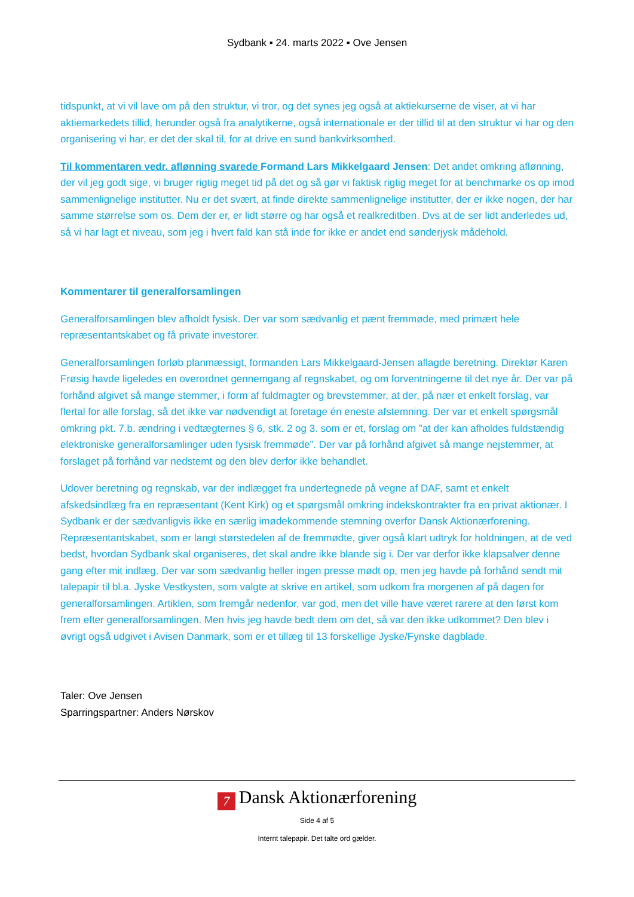Sydbank ▪ 24. marts 2022 ▪ Ove Jensen
tidspunkt, at vi vil lave om på den struktur, vi tror, og det synes jeg også at aktiekurserne de viser, at vi har aktiemarkedets tillid, herunder også fra analytikerne, også internationale er der tillid til at den struktur vi har og den organisering vi har, er det der skal til, for at drive en sund bankvirksomhed.
Til kommentaren vedr. aflønning svarede Formand Lars Mikkelgaard Jensen: Det andet omkring aflønning, der vil jeg godt sige, vi bruger rigtig meget tid på det og så gør vi faktisk rigtig meget for at benchmarke os op imod sammenlignelige institutter. Nu er det svært, at finde direkte sammenlignelige institutter, der er ikke nogen, der har samme størrelse som os. Dem der er, er lidt større og har også et realkreditben. Dvs at de ser lidt anderledes ud, så vi har lagt et niveau, som jeg i hvert fald kan stå inde for ikke er andet end sønderjysk mådehold.
Kommentarer til generalforsamlingen
Generalforsamlingen blev afholdt fysisk. Der var som sædvanlig et pænt fremmøde, med primært hele repræsentantskabet og få private investorer.
Generalforsamlingen forløb planmæssigt, formanden Lars Mikkelgaard-Jensen aflagde beretning. Direktør Karen Frøsig havde ligeledes en overordnet gennemgang af regnskabet, og om forventningerne til det nye år. Der var på forhånd afgivet så mange stemmer, i form af fuldmagter og brevstemmer, at der, på nær et enkelt forslag, var flertal for alle forslag, så det ikke var nødvendigt at foretage én eneste afstemning. Der var et enkelt spørgsmål omkring pkt. 7.b. ændring i vedtægternes § 6, stk. 2 og 3. som er et, forslag om ”at der kan afholdes fuldstændig elektroniske generalforsamlinger uden fysisk fremmøde”. Der var på forhånd afgivet så mange nejstemmer, at forslaget på forhånd var nedstemt og den blev derfor ikke behandlet.
Udover beretning og regnskab, var der indlægget fra undertegnede på vegne af DAF, samt et enkelt afskedsindlæg fra en repræsentant (Kent Kirk) og et spørgsmål omkring indekskontrakter fra en privat aktionær. I Sydbank er der sædvanligvis ikke en særlig imødekommende stemning overfor Dansk Aktionærforening. Repræsentantskabet, som er langt størstedelen af de fremmødte, giver også klart udtryk for holdningen, at de ved bedst, hvordan Sydbank skal organiseres, det skal andre ikke blande sig i. Der var derfor ikke klapsalver denne gang efter mit indlæg. Der var som sædvanlig heller ingen presse mødt op, men jeg havde på forhånd sendt mit talepapir til bl.a. Jyske Vestkysten, som valgte at skrive en artikel, som udkom fra morgenen af på dagen for generalforsamlingen. Artiklen, som fremgår nedenfor, var god, men det ville have været rarere at den først kom frem efter generalforsamlingen. Men hvis jeg havde bedt dem om det, så var den ikke udkommet? Den blev i øvrigt også udgivet i Avisen Danmark, som er et tillæg til 13 forskellige Jyske/Fynske dagblade.
Taler: Ove Jensen
Sparringspartner: Anders Nørskov
7 Dansk Aktionærforening
Side 4 af 5
Internt talepapir. Det talte ord gælder.